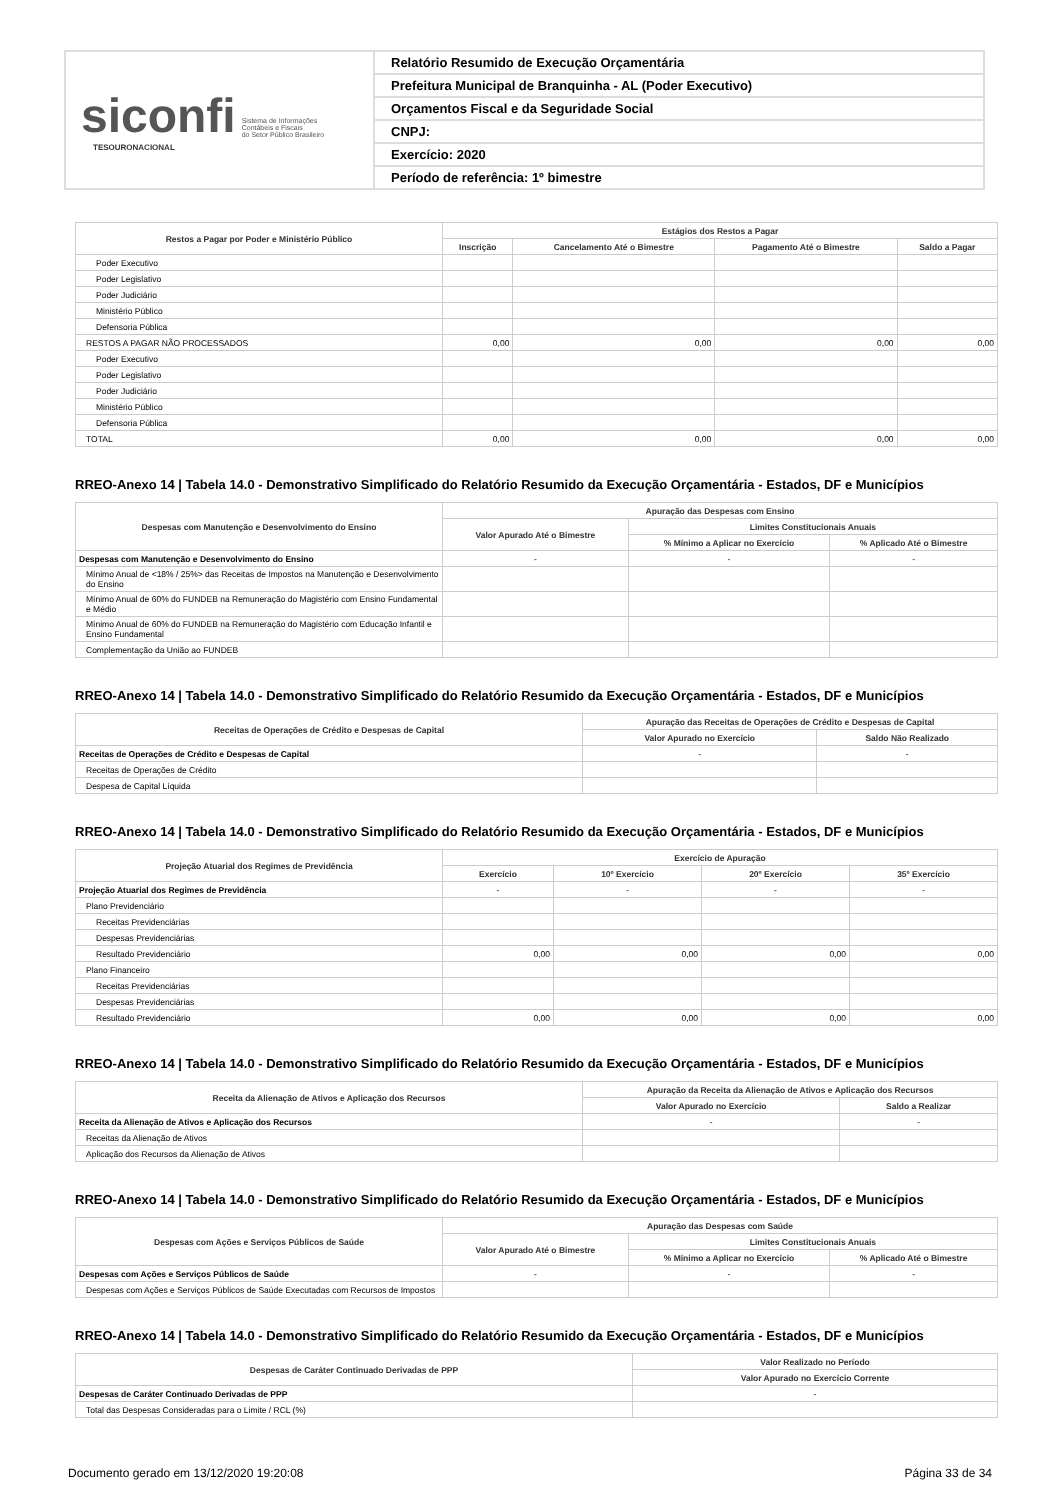siconfi Sistema de Informações
Contábeis e Fiscais
do Setor Público Brasileiro
TESOURONACIONAL
Relatório Resumido de Execução Orçamentária
Prefeitura Municipal de Branquinha - AL (Poder Executivo)
Orçamentos Fiscal e da Seguridade Social
CNPJ:
Exercício: 2020
Período de referência: 1º bimestre
| Restos a Pagar por Poder e Ministério Público | Estágios dos Restos a Pagar | | | |
| --- | --- | --- | --- | --- |
| | Inscrição | Cancelamento Até o Bimestre | Pagamento Até o Bimestre | Saldo a Pagar |
| Poder Executivo | | | | |
| Poder Legislativo | | | | |
| Poder Judiciário | | | | |
| Ministério Público | | | | |
| Defensoria Pública | | | | |
| RESTOS A PAGAR NÃO PROCESSADOS | 0,00 | 0,00 | 0,00 | 0,00 |
| Poder Executivo | | | | |
| Poder Legislativo | | | | |
| Poder Judiciário | | | | |
| Ministério Público | | | | |
| Defensoria Pública | | | | |
| TOTAL | 0,00 | 0,00 | 0,00 | 0,00 |
RREO-Anexo 14 | Tabela 14.0 - Demonstrativo Simplificado do Relatório Resumido da Execução Orçamentária - Estados, DF e Municípios
| Despesas com Manutenção e Desenvolvimento do Ensino | Apuração das Despesas com Ensino | | |
| --- | --- | --- | --- |
| | Valor Apurado Até o Bimestre | Limites Constitucionais Anuais | |
| | | % Mínimo a Aplicar no Exercício | % Aplicado Até o Bimestre |
| Despesas com Manutenção e Desenvolvimento do Ensino | - | - | - |
| Mínimo Anual de <18% / 25%> das Receitas de Impostos na Manutenção e Desenvolvimento do Ensino | | | |
| Mínimo Anual de 60% do FUNDEB na Remuneração do Magistério com Ensino Fundamental e Médio | | | |
| Mínimo Anual de 60% do FUNDEB na Remuneração do Magistério com Educação Infantil e Ensino Fundamental | | | |
| Complementação da União ao FUNDEB | | | |
RREO-Anexo 14 | Tabela 14.0 - Demonstrativo Simplificado do Relatório Resumido da Execução Orçamentária - Estados, DF e Municípios
| Receitas de Operações de Crédito e Despesas de Capital | Apuração das Receitas de Operações de Crédito e Despesas de Capital | |
| --- | --- | --- |
| | Valor Apurado no Exercício | Saldo Não Realizado |
| Receitas de Operações de Crédito e Despesas de Capital | - | - |
| Receitas de Operações de Crédito | | |
| Despesa de Capital Líquida | | |
RREO-Anexo 14 | Tabela 14.0 - Demonstrativo Simplificado do Relatório Resumido da Execução Orçamentária - Estados, DF e Municípios
| Projeção Atuarial dos Regimes de Previdência | Exercício de Apuração | | | |
| --- | --- | --- | --- | --- |
| | Exercício | 10º Exercício | 20º Exercício | 35º Exercício |
| Projeção Atuarial dos Regimes de Previdência | - | - | - | - |
| Plano Previdenciário | | | | |
| Receitas Previdenciárias | | | | |
| Despesas Previdenciárias | | | | |
| Resultado Previdenciário | 0,00 | 0,00 | 0,00 | 0,00 |
| Plano Financeiro | | | | |
| Receitas Previdenciárias | | | | |
| Despesas Previdenciárias | | | | |
| Resultado Previdenciário | 0,00 | 0,00 | 0,00 | 0,00 |
RREO-Anexo 14 | Tabela 14.0 - Demonstrativo Simplificado do Relatório Resumido da Execução Orçamentária - Estados, DF e Municípios
| Receita da Alienação de Ativos e Aplicação dos Recursos | Apuração da Receita da Alienação de Ativos e Aplicação dos Recursos | |
| --- | --- | --- |
| | Valor Apurado no Exercício | Saldo a Realizar |
| Receita da Alienação de Ativos e Aplicação dos Recursos | - | - |
| Receitas da Alienação de Ativos | | |
| Aplicação dos Recursos da Alienação de Ativos | | |
RREO-Anexo 14 | Tabela 14.0 - Demonstrativo Simplificado do Relatório Resumido da Execução Orçamentária - Estados, DF e Municípios
| Despesas com Ações e Serviços Públicos de Saúde | Apuração das Despesas com Saúde | | |
| --- | --- | --- | --- |
| | Valor Apurado Até o Bimestre | Limites Constitucionais Anuais | |
| | | % Mínimo a Aplicar no Exercício | % Aplicado Até o Bimestre |
| Despesas com Ações e Serviços Públicos de Saúde | - | - | - |
| Despesas com Ações e Serviços Públicos de Saúde Executadas com Recursos de Impostos | | | |
RREO-Anexo 14 | Tabela 14.0 - Demonstrativo Simplificado do Relatório Resumido da Execução Orçamentária - Estados, DF e Municípios
| Despesas de Caráter Continuado Derivadas de PPP | Valor Realizado no Período |
| --- | --- |
| | Valor Apurado no Exercício Corrente |
| Despesas de Caráter Continuado Derivadas de PPP | - |
| Total das Despesas Consideradas para o Limite / RCL (%) | |
Documento gerado em 13/12/2020 19:20:08 Página 33 de 34